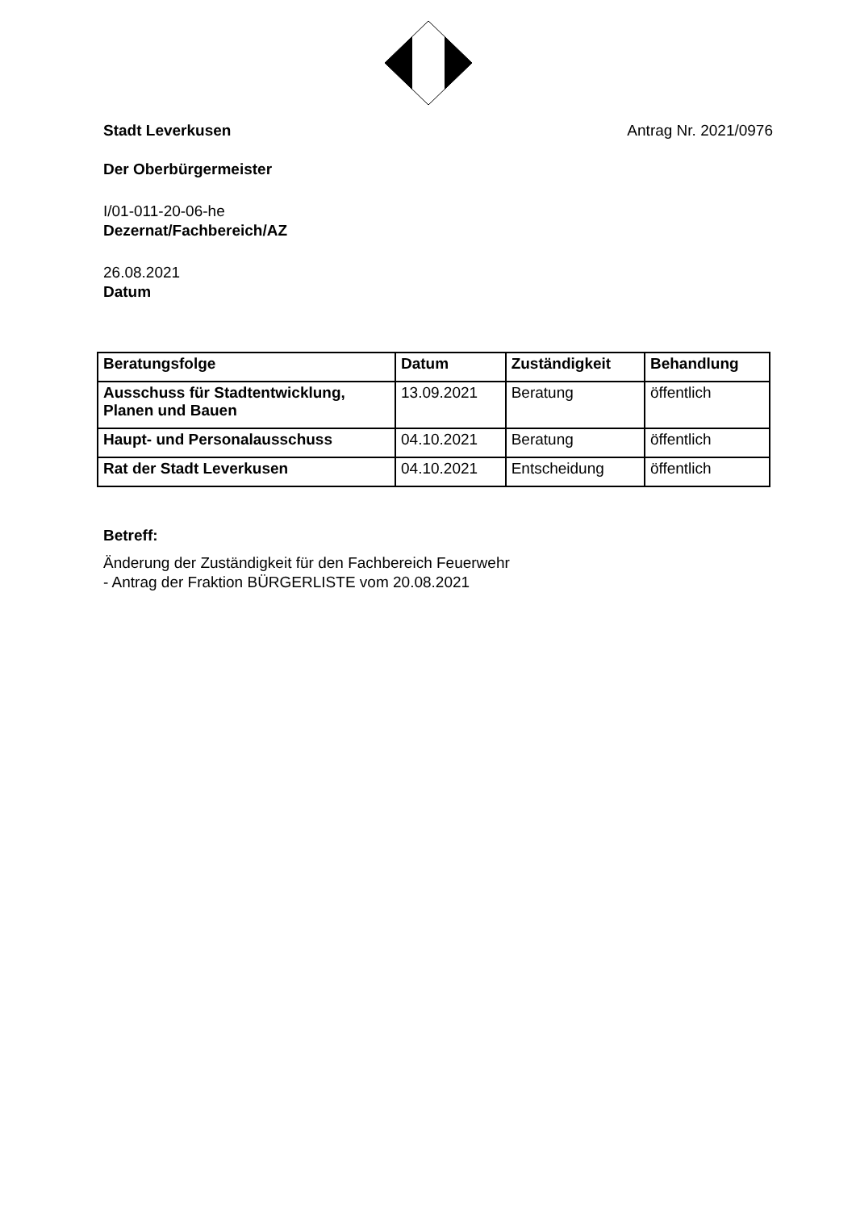Stadt Leverkusen Antrag Nr. 2021/0976
Der Oberbürgermeister
I/01-011-20-06-he
Dezernat/Fachbereich/AZ
26.08.2021
Datum
| Beratungsfolge | Datum | Zuständigkeit | Behandlung |
| --- | --- | --- | --- |
| Ausschuss für Stadtentwicklung, Planen und Bauen | 13.09.2021 | Beratung | öffentlich |
| Haupt- und Personalausschuss | 04.10.2021 | Beratung | öffentlich |
| Rat der Stadt Leverkusen | 04.10.2021 | Entscheidung | öffentlich |
Betreff:
Änderung der Zuständigkeit für den Fachbereich Feuerwehr
- Antrag der Fraktion BÜRGERLISTE vom 20.08.2021